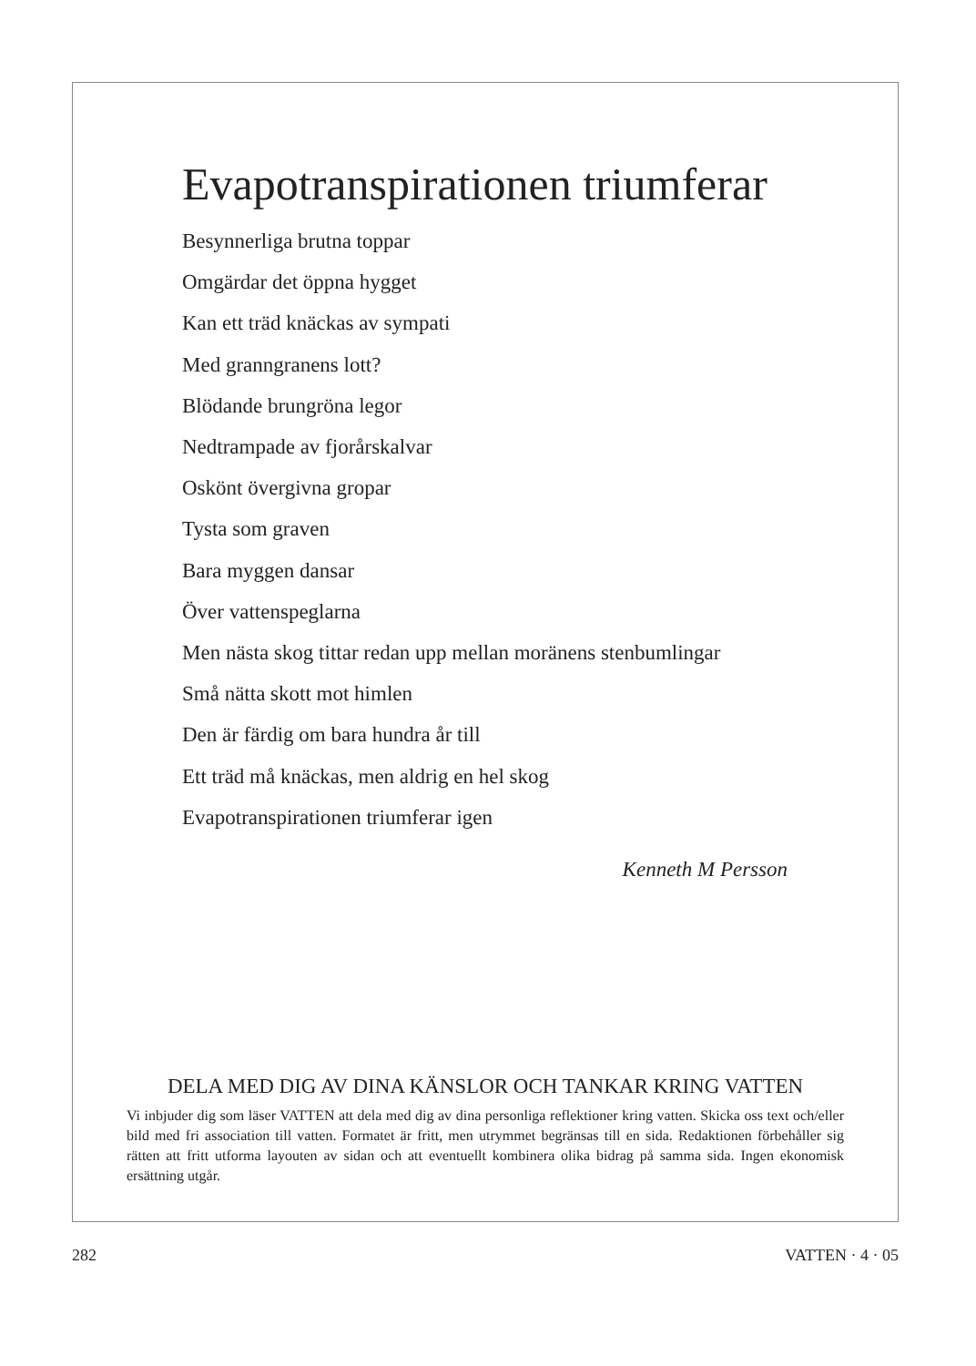Evapotranspirationen triumferar
Besynnerliga brutna toppar
Omgärdar det öppna hygget
Kan ett träd knäckas av sympati
Med granngranens lott?
Blödande brungröna legor
Nedtrampade av fjorårskalvar
Oskönt övergivna gropar
Tysta som graven
Bara myggen dansar
Över vattenspeglarna
Men nästa skog tittar redan upp mellan moränens stenbumlingar
Små nätta skott mot himlen
Den är färdig om bara hundra år till
Ett träd må knäckas, men aldrig en hel skog
Evapotranspirationen triumferar igen
Kenneth M Persson
DELA MED DIG AV DINA KÄNSLOR OCH TANKAR KRING VATTEN
Vi inbjuder dig som läser VATTEN att dela med dig av dina personliga reflektioner kring vatten. Skicka oss text och/eller bild med fri association till vatten. Formatet är fritt, men utrymmet begränsas till en sida. Redaktionen förbehåller sig rätten att fritt utforma layouten av sidan och att eventuellt kombinera olika bidrag på samma sida. Ingen ekonomisk ersättning utgår.
282 VATTEN · 4 · 05